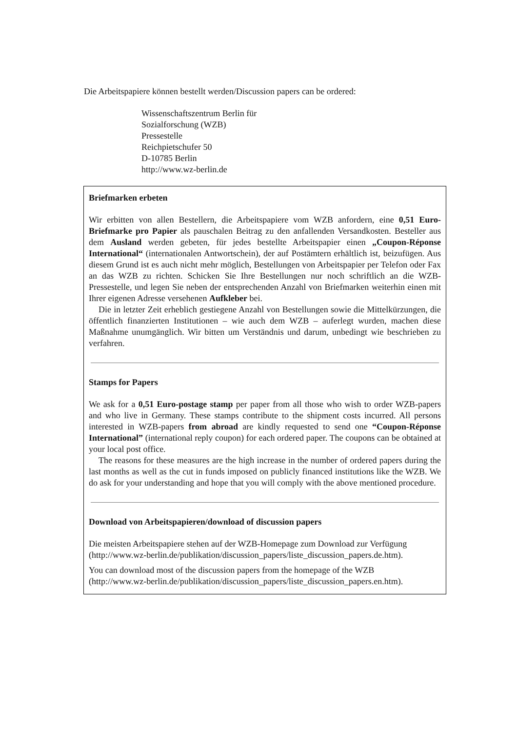Die Arbeitspapiere können bestellt werden/Discussion papers can be ordered:
Wissenschaftszentrum Berlin für
Sozialforschung (WZB)
Pressestelle
Reichpietschufer 50
D-10785 Berlin
http://www.wz-berlin.de
Briefmarken erbeten
Wir erbitten von allen Bestellern, die Arbeitspapiere vom WZB anfordern, eine 0,51 Euro-Briefmarke pro Papier als pauschalen Beitrag zu den anfallenden Versandkosten. Besteller aus dem Ausland werden gebeten, für jedes bestellte Arbeitspapier einen „Coupon-Réponse International“ (internationalen Antwortschein), der auf Postämtern erhältlich ist, beizufügen. Aus diesem Grund ist es auch nicht mehr möglich, Bestellungen von Arbeitspapier per Telefon oder Fax an das WZB zu richten. Schicken Sie Ihre Bestellungen nur noch schriftlich an die WZB-Pressestelle, und legen Sie neben der entsprechenden Anzahl von Briefmarken weiterhin einen mit Ihrer eigenen Adresse versehenen Aufkleber bei.
Die in letzter Zeit erheblich gestiegene Anzahl von Bestellungen sowie die Mittelkürzungen, die öffentlich finanzierten Institutionen – wie auch dem WZB – auferlegt wurden, machen diese Maßnahme unumgänglich. Wir bitten um Verständnis und darum, unbedingt wie beschrieben zu verfahren.
Stamps for Papers
We ask for a 0,51 Euro-postage stamp per paper from all those who wish to order WZB-papers and who live in Germany. These stamps contribute to the shipment costs incurred. All persons interested in WZB-papers from abroad are kindly requested to send one “Coupon-Réponse International” (international reply coupon) for each ordered paper. The coupons can be obtained at your local post office.
The reasons for these measures are the high increase in the number of ordered papers during the last months as well as the cut in funds imposed on publicly financed institutions like the WZB. We do ask for your understanding and hope that you will comply with the above mentioned procedure.
Download von Arbeitspapieren/download of discussion papers
Die meisten Arbeitspapiere stehen auf der WZB-Homepage zum Download zur Verfügung
(http://www.wz-berlin.de/publikation/discussion_papers/liste_discussion_papers.de.htm).
You can download most of the discussion papers from the homepage of the WZB
(http://www.wz-berlin.de/publikation/discussion_papers/liste_discussion_papers.en.htm).